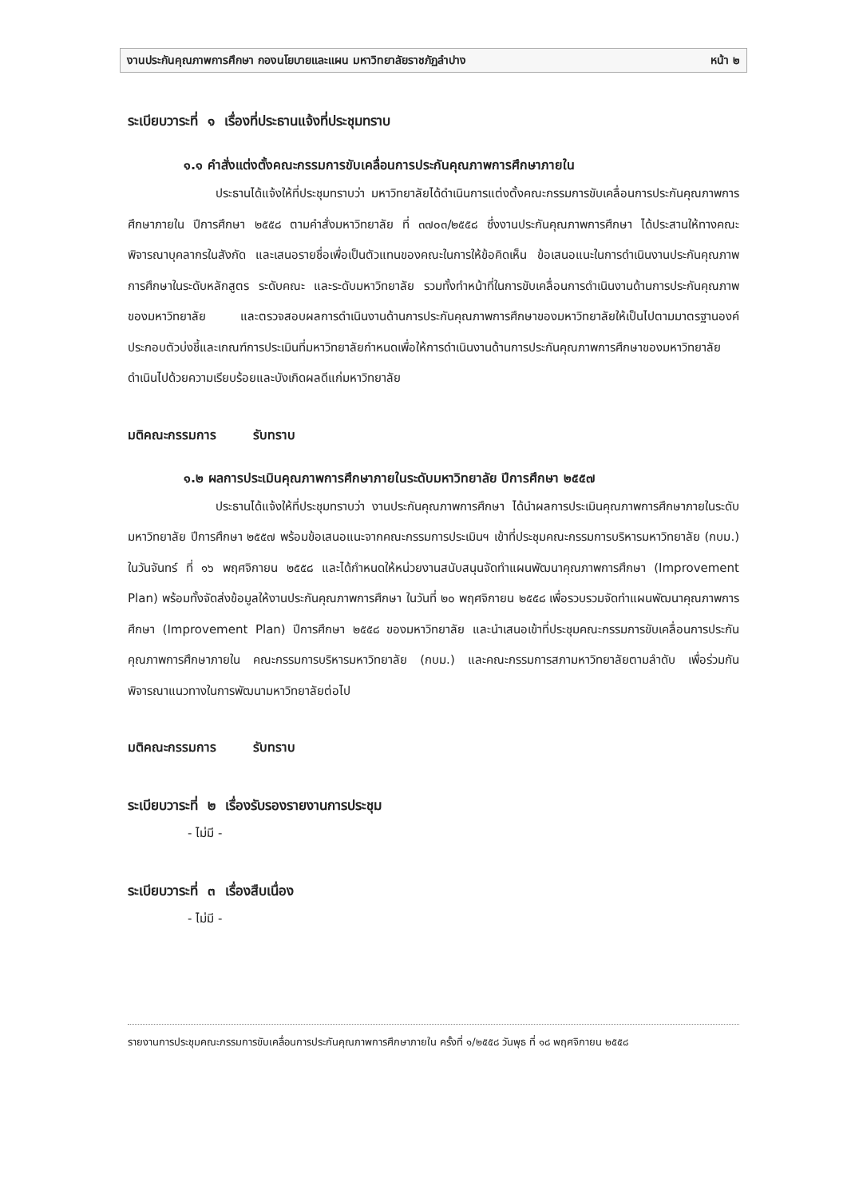งานประกันคุณภาพการศึกษา กองนโยบายและแผน มหาวิทยาลัยราชภัฏลำปาง หน้า ๒
ระเบียบวาระที่ ๑ เรื่องที่ประธานแจ้งที่ประชุมทราบ
๑.๑ คำสั่งแต่งตั้งคณะกรรมการขับเคลื่อนการประกันคุณภาพการศึกษาภายใน
ประธานได้แจ้งให้ที่ประชุมทราบว่า มหาวิทยาลัยได้ดำเนินการแต่งตั้งคณะกรรมการขับเคลื่อนการประกันคุณภาพการศึกษาภายใน ปีการศึกษา ๒๕๕๘ ตามคำสั่งมหาวิทยาลัย ที่ ๓๗๐๓/๒๕๕๘ ซึ่งงานประกันคุณภาพการศึกษา ได้ประสานให้ทางคณะพิจารณาบุคลากรในสังกัด และเสนอรายชื่อเพื่อเป็นตัวแทนของคณะในการให้ข้อคิดเห็น ข้อเสนอแนะในการดำเนินงานประกันคุณภาพการศึกษาในระดับหลักสูตร ระดับคณะ และระดับมหาวิทยาลัย รวมทั้งทำหน้าที่ในการขับเคลื่อนการดำเนินงานด้านการประกันคุณภาพของมหาวิทยาลัย และตรวจสอบผลการดำเนินงานด้านการประกันคุณภาพการศึกษาของมหาวิทยาลัยให้เป็นไปตามมาตรฐานองค์ประกอบตัวบ่งชี้และเกณฑ์การประเมินที่มหาวิทยาลัยกำหนดเพื่อให้การดำเนินงานด้านการประกันคุณภาพการศึกษาของมหาวิทยาลัยดำเนินไปด้วยความเรียบร้อยและบังเกิดผลดีแก่มหาวิทยาลัย
มติคณะกรรมการ รับทราบ
๑.๒ ผลการประเมินคุณภาพการศึกษาภายในระดับมหาวิทยาลัย ปีการศึกษา ๒๕๕๗
ประธานได้แจ้งให้ที่ประชุมทราบว่า งานประกันคุณภาพการศึกษา ได้นำผลการประเมินคุณภาพการศึกษาภายในระดับมหาวิทยาลัย ปีการศึกษา ๒๕๕๗ พร้อมข้อเสนอแนะจากคณะกรรมการประเมินฯ เข้าที่ประชุมคณะกรรมการบริหารมหาวิทยาลัย (กบม.) ในวันจันทร์ ที่ ๑๖ พฤศจิกายน ๒๕๕๘ และได้กำหนดให้หน่วยงานสนับสนุนจัดทำแผนพัฒนาคุณภาพการศึกษา (Improvement Plan) พร้อมทั้งจัดส่งข้อมูลให้งานประกันคุณภาพการศึกษา ในวันที่ ๒๐ พฤศจิกายน ๒๕๕๘ เพื่อรวบรวมจัดทำแผนพัฒนาคุณภาพการศึกษา (Improvement Plan) ปีการศึกษา ๒๕๕๘ ของมหาวิทยาลัย และนำเสนอเข้าที่ประชุมคณะกรรมการขับเคลื่อนการประกันคุณภาพการศึกษาภายใน คณะกรรมการบริหารมหาวิทยาลัย (กบม.) และคณะกรรมการสภามหาวิทยาลัยตามลำดับ เพื่อร่วมกันพิจารณาแนวทางในการพัฒนามหาวิทยาลัยต่อไป
มติคณะกรรมการ รับทราบ
ระเบียบวาระที่ ๒ เรื่องรับรองรายงานการประชุม
- ไม่มี -
ระเบียบวาระที่ ๓ เรื่องสืบเนื่อง
- ไม่มี -
รายงานการประชุมคณะกรรมการขับเคลื่อนการประกันคุณภาพการศึกษาภายใน ครั้งที่ ๑/๒๕๕๘ วันพุธ ที่ ๑๘ พฤศจิกายน ๒๕๕๘